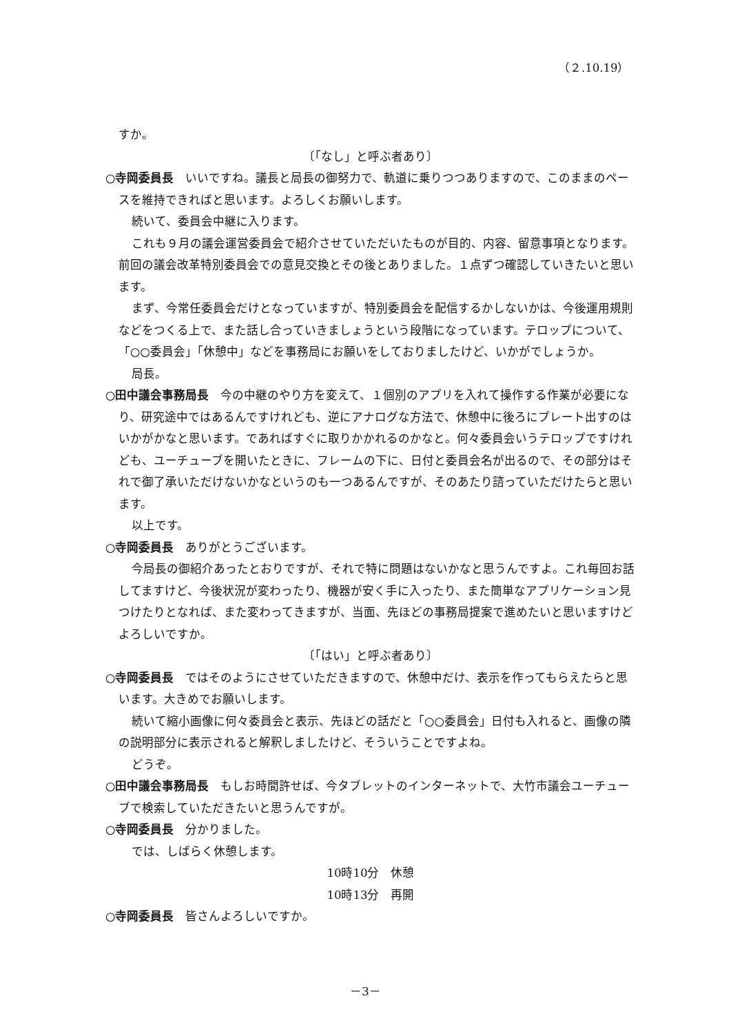（２.10.19）
すか。
〔「なし」と呼ぶ者あり〕
○寺岡委員長　いいですね。議長と局長の御努力で、軌道に乗りつつありますので、このままのペースを維持できればと思います。よろしくお願いします。
続いて、委員会中継に入ります。
これも９月の議会運営委員会で紹介させていただいたものが目的、内容、留意事項となります。前回の議会改革特別委員会での意見交換とその後とありました。１点ずつ確認していきたいと思います。
まず、今常任委員会だけとなっていますが、特別委員会を配信するかしないかは、今後運用規則などをつくる上で、また話し合っていきましょうという段階になっています。テロップについて、「○○委員会」「休憩中」などを事務局にお願いをしておりましたけど、いかがでしょうか。
局長。
○田中議会事務局長　今の中継のやり方を変えて、１個別のアプリを入れて操作する作業が必要になり、研究途中ではあるんですけれども、逆にアナログな方法で、休憩中に後ろにプレート出すのはいかがかなと思います。であればすぐに取りかかれるのかなと。何々委員会いうテロップですけれども、ユーチューブを開いたときに、フレームの下に、日付と委員会名が出るので、その部分はそれで御了承いただけないかなというのも一つあるんですが、そのあたり諮っていただけたらと思います。
以上です。
○寺岡委員長　ありがとうございます。
今局長の御紹介あったとおりですが、それで特に問題はないかなと思うんですよ。これ毎回お話してますけど、今後状況が変わったり、機器が安く手に入ったり、また簡単なアプリケーション見つけたりとなれば、また変わってきますが、当面、先ほどの事務局提案で進めたいと思いますけどよろしいですか。
〔「はい」と呼ぶ者あり〕
○寺岡委員長　ではそのようにさせていただきますので、休憩中だけ、表示を作ってもらえたらと思います。大きめでお願いします。
続いて縮小画像に何々委員会と表示、先ほどの話だと「○○委員会」日付も入れると、画像の隣の説明部分に表示されると解釈しましたけど、そういうことですよね。
どうぞ。
○田中議会事務局長　もしお時間許せば、今タブレットのインターネットで、大竹市議会ユーチューブで検索していただきたいと思うんですが。
○寺岡委員長　分かりました。
では、しばらく休憩します。
10時10分　休憩
10時13分　再開
○寺岡委員長　皆さんよろしいですか。
－3－